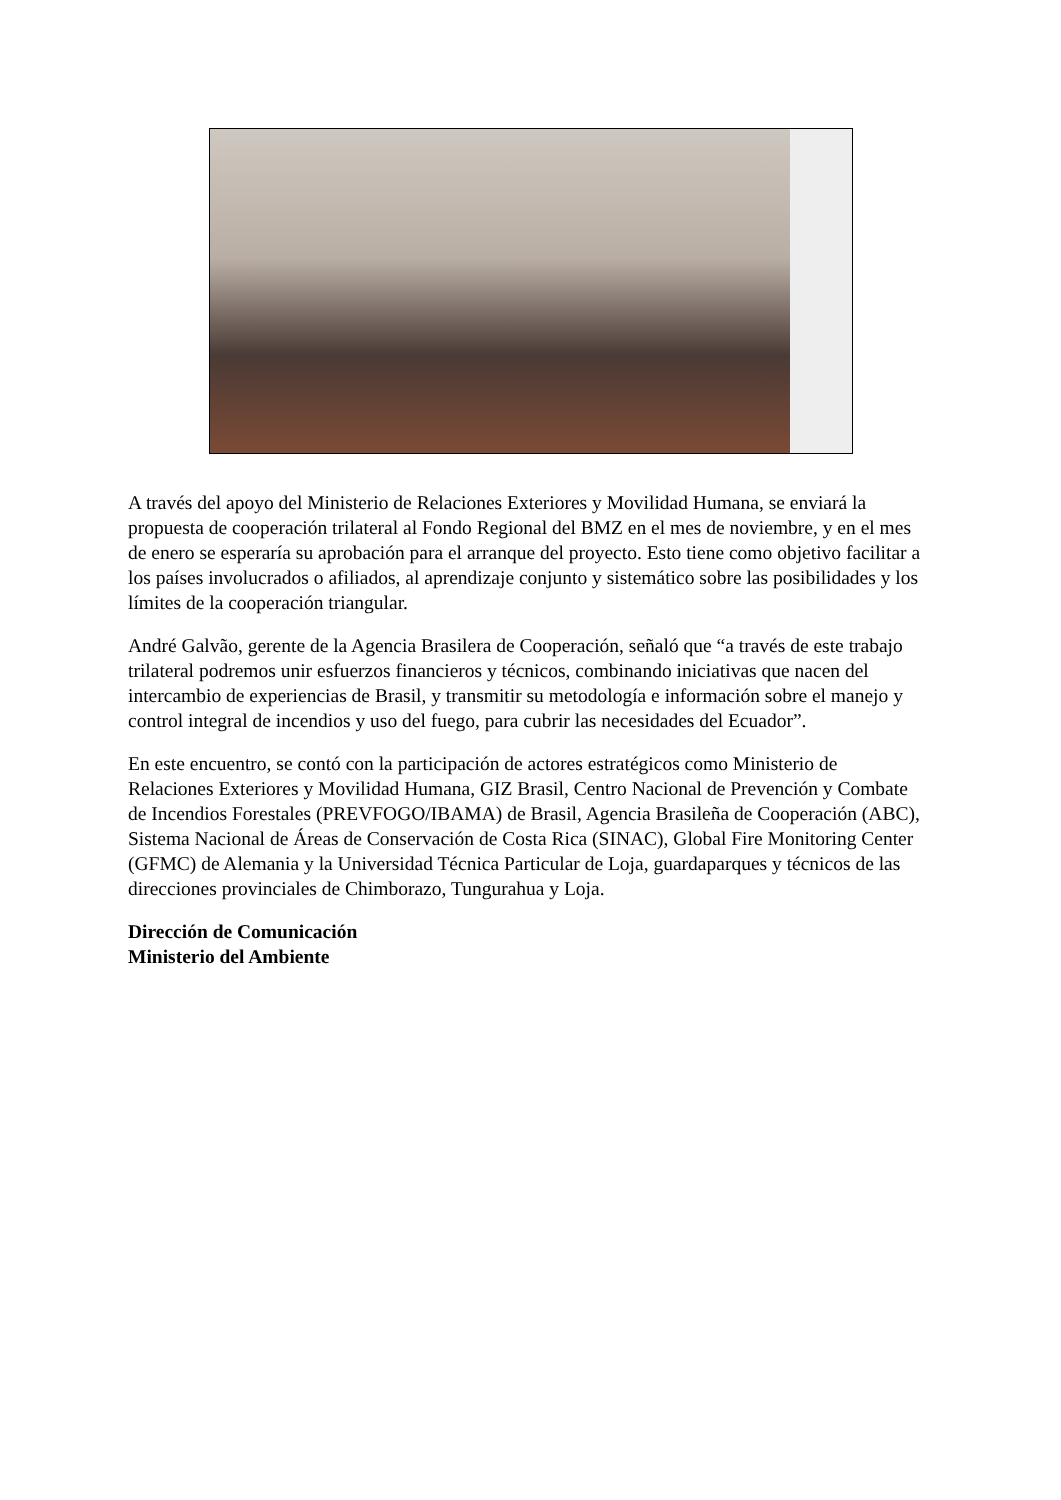A través del apoyo del Ministerio de Relaciones Exteriores y Movilidad Humana, se enviará la propuesta de cooperación trilateral al Fondo Regional del BMZ en el mes de noviembre, y en el mes de enero se esperaría su aprobación para el arranque del proyecto. Esto tiene como objetivo facilitar a los países involucrados o afiliados, al aprendizaje conjunto y sistemático sobre las posibilidades y los límites de la cooperación triangular.
André Galvão, gerente de la Agencia Brasilera de Cooperación, señaló que “a través de este trabajo trilateral podremos unir esfuerzos financieros y técnicos, combinando iniciativas que nacen del intercambio de experiencias de Brasil, y transmitir su metodología e información sobre el manejo y control integral de incendios y uso del fuego, para cubrir las necesidades del Ecuador”.
En este encuentro, se contó con la participación de actores estratégicos como Ministerio de Relaciones Exteriores y Movilidad Humana, GIZ Brasil, Centro Nacional de Prevención y Combate de Incendios Forestales (PREVFOGO/IBAMA) de Brasil, Agencia Brasileña de Cooperación (ABC), Sistema Nacional de Áreas de Conservación de Costa Rica (SINAC), Global Fire Monitoring Center (GFMC) de Alemania y la Universidad Técnica Particular de Loja, guardaparques y técnicos de las direcciones provinciales de Chimborazo, Tungurahua y Loja.
Dirección de Comunicación
Ministerio del Ambiente